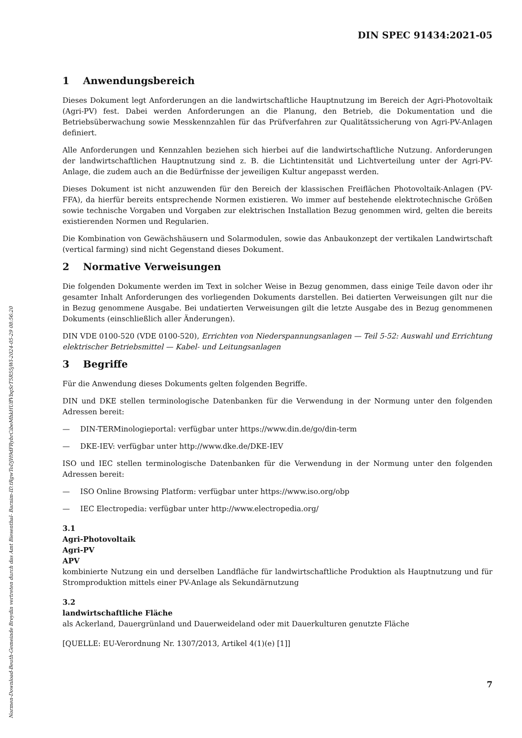DIN SPEC 91434:2021-05
1 Anwendungsbereich
Dieses Dokument legt Anforderungen an die landwirtschaftliche Hauptnutzung im Bereich der Agri-Photovoltaik (Agri-PV) fest. Dabei werden Anforderungen an die Planung, den Betrieb, die Dokumentation und die Betriebsüberwachung sowie Messkennzahlen für das Prüfverfahren zur Qualitätssicherung von Agri-PV-Anlagen definiert.
Alle Anforderungen und Kennzahlen beziehen sich hierbei auf die landwirtschaftliche Nutzung. Anforderungen der landwirtschaftlichen Hauptnutzung sind z. B. die Lichtintensität und Lichtverteilung unter der Agri-PV-Anlage, die zudem auch an die Bedürfnisse der jeweiligen Kultur angepasst werden.
Dieses Dokument ist nicht anzuwenden für den Bereich der klassischen Freiflächen Photovoltaik-Anlagen (PV-FFA), da hierfür bereits entsprechende Normen existieren. Wo immer auf bestehende elektrotechnische Größen sowie technische Vorgaben und Vorgaben zur elektrischen Installation Bezug genommen wird, gelten die bereits existierenden Normen und Regularien.
Die Kombination von Gewächshäusern und Solarmodulen, sowie das Anbaukonzept der vertikalen Landwirtschaft (vertical farming) sind nicht Gegenstand dieses Dokument.
2 Normative Verweisungen
Die folgenden Dokumente werden im Text in solcher Weise in Bezug genommen, dass einige Teile davon oder ihr gesamter Inhalt Anforderungen des vorliegenden Dokuments darstellen. Bei datierten Verweisungen gilt nur die in Bezug genommene Ausgabe. Bei undatierten Verweisungen gilt die letzte Ausgabe des in Bezug genommenen Dokuments (einschließlich aller Änderungen).
DIN VDE 0100-520 (VDE 0100-520), Errichten von Niederspannungsanlagen — Teil 5-52: Auswahl und Errichtung elektrischer Betriebsmittel — Kabel- und Leitungsanlagen
3 Begriffe
Für die Anwendung dieses Dokuments gelten folgenden Begriffe.
DIN und DKE stellen terminologische Datenbanken für die Verwendung in der Normung unter den folgenden Adressen bereit:
— DIN-TERMinologieportal: verfügbar unter https://www.din.de/go/din-term
— DKE-IEV: verfügbar unter http://www.dke.de/DKE-IEV
ISO und IEC stellen terminologische Datenbanken für die Verwendung in der Normung unter den folgenden Adressen bereit:
— ISO Online Browsing Platform: verfügbar unter https://www.iso.org/obp
— IEC Electropedia: verfügbar unter http://www.electropedia.org/
3.1
Agri-Photovoltaik
Agri-PV
APV
kombinierte Nutzung ein und derselben Landfläche für landwirtschaftliche Produktion als Hauptnutzung und für Stromproduktion mittels einer PV-Anlage als Sekundärnutzung
3.2
landwirtschaftliche Fläche
als Ackerland, Dauergrünland und Dauerweideland oder mit Dauerkulturen genutzte Fläche
[QUELLE: EU-Verordnung Nr. 1307/2013, Artikel 4(1)(e) [1]]
7
Normen-Download-Beuth-Gemeinde Breydin vertreten durch das Amt Biesenthal- Barnim-ID.tRgwToDJH9dFRybrCibeMhkHUffVbqSrT5R55jWl-2024-05-29 08:56:20